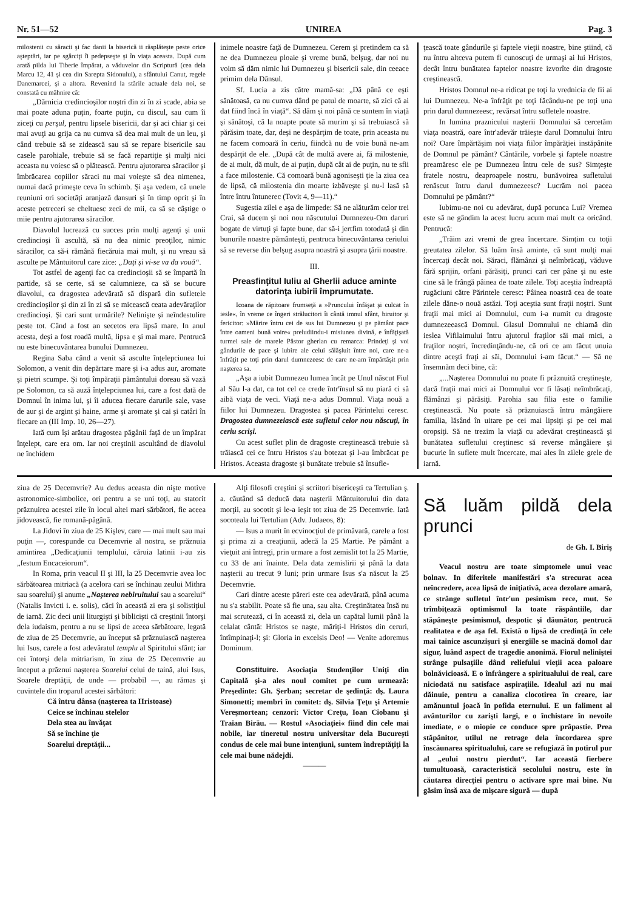Nr. 51—52 UNIREA Pag. 3
milostenii cu săracii şi fac danii la biserică ii răsplăteşte peste orice aşteptări, iar pe sgârciţi îi pedepseşte şi în viaţa aceasta. După cum arată pilda lui Tiberie împărat, a văduvelor din Scriptură (cea dela Marcu 12, 41 şi cea din Sarepta Sidonului), a sfântului Canut, regele Danemarcei, şi a altora. Revenind la stările actuale dela noi, se constată cu mâhnire că:
„Dărnicia credincioşilor noştri din zi în zi scade, abia se mai poate aduna puţin, foarte puţin, cu discul, sau cum îi ziceţi cu perşul, pentru lipsele bisericii, dar şi aci chiar şi cei mai avuţi au grija ca nu cumva să dea mai mult de un leu, şi când trebuie să se zidească sau să se repare bisericile sau casele parohiale, trebuie să se facă repartiţie şi mulţi nici aceasta nu voiesc să o plătească. Pentru ajutorarea săracilor şi îmbrăcarea copiilor săraci nu mai voieşte să dea nimenea, numai dacă primeşte ceva în schimb. Şi aşa vedem, că unele reuniuni ori societăţi aranjază dansuri şi în timp oprit şi în aceste petreceri se cheltuesc zeci de mii, ca să se câştige o miie pentru ajutorarea săracilor.
Diavolul lucrează cu succes prin mulţi agenţi şi unii credincioşi îi ascultă, să nu dea nimic preoţilor, nimic săracilor, ca să-i rămână fiecăruia mai mult, şi nu vreau să asculte pe Mântuitorul care zice: „Daţi şi vi-se va da vouă“.
Tot astfel de agenţi fac ca credincioşii să se împartă în partide, să se certe, să se calumnieze, ca să se bucure diavolul, ca dragostea adevărată să dispară din sufletele credincioşilor şi din zi în zi să se micească ceata adevăraţilor credincioşi. Şi cari sunt urmările? Nelinişte şi neîndestulire peste tot. Când a fost an secetos era lipsă mare. In anul acesta, deşi a fost roadă multă, lipsa e şi mai mare. Pentrucă nu este binecuvântarea bunului Dumnezeu.
Regina Saba când a venit să asculte înţelepciunea lui Solomon, a venit din depărtare mare şi i-a adus aur, aromate şi pietri scumpe. Şi toţi împăraţii pământului doreau să vază pe Solomon, ca să auză înţelepciunea lui, care a fost dată de Domnul în inima lui, şi îi aducea fiecare darurile sale, vase de aur şi de argint şi haine, arme şi aromate şi cai şi catâri în fiecare an (III Imp. 10, 26—27).
Iată cum îşi arătau dragostea păgânii faţă de un împărat înţelept, care era om. Iar noi creştinii ascultând de diavolul ne închidem
inimele noastre faţă de Dumnezeu. Cerem şi pretindem ca să ne dea Dumnezeu ploaie şi vreme bună, belşug, dar noi nu voim să dăm nimic lui Dumnezeu şi bisericii sale, din ceeace primim dela Dânsul.
Sf. Lucia a zis către mamă-sa: „Dă până ce eşti sănătoasă, ca nu cumva dând pe patul de moarte, să zici că ai dat fiind încă în viaţă“. Să dăm şi noi până ce suntem în viaţă şi sănătoşi, că la noapte poate să murim şi să trebuiască să părăsim toate, dar, deşi ne despărţim de toate, prin aceasta nu ne facem comoară în ceriu, fiindcă nu de voie bună ne-am despărţit de ele. „După cât de multă avere ai, fă milostenie, de ai mult, dă mult, de ai puţin, după cât ai de puţin, nu te sfii a face milostenie. Că comoară bună agoniseşti ţie la ziua cea de lipsă, că milostenia din moarte izbăveşte şi nu-l lasă să între întru întunerec (Tovit 4, 9—11).“
Sugestia zilei e aşa de limpede: Să ne alăturăm celor trei Crai, să ducem şi noi nou născutului Dumnezeu-Om daruri bogate de virtuţi şi fapte bune, dar să-i jertfim totodată şi din bunurile noastre pământeşti, pentruca binecuvântarea ceriului să se reverse din belşug asupra noastră şi asupra ţării noastre.
III.
Preasfinţitul Iuliu al Gherlii aduce aminte datorinţa iubirii împrumutate.
Icoana de răpitoare frumseţă a »Pruncului înfăşat şi culcat în iesle«, în vreme ce îngeri strălucitori îi cântă imnul sfânt, biruitor şi fericitor: »Mărire întru cei de sus lui Dumnezeu şi pe pământ pace între oameni bună voire« preludiindu-i misiunea divină, e înfăţişată turmei sale de marele Păstor gherlan cu remarca: Prindeţi şi voi gândurile de pace şi iubire ale celui sălăşluit între noi, care ne-a înfrăţit pe toţi prin darul dumnezeesc de care ne-am împărtăşit prin naşterea sa.
„Aşa a iubit Dumnezeu lumea încât pe Unul născut Fiul al Său l-a dat, ca tot cel ce crede într'însul să nu piară ci să aibă viaţa de veci. Viaţă ne-a adus Domnul. Viaţa nouă a fiilor lui Dumnezeu. Dragostea şi pacea Părintelui ceresc. Dragostea dumnezeiască este sufletul celor nou născuţi, în ceriu scrişi.
Cu acest suflet plin de dragoste creştinească trebuie să trăiască cei ce întru Hristos s'au botezat şi l-au îmbrăcat pe Hristos. Aceasta dragoste şi bunătate trebuie să însufle-
ţească toate gândurile şi faptele vieţii noastre, bine ştiind, că nu întru altceva putem fi cunoscuţi de urmaşi ai lui Hristos, decât întru bunătatea faptelor noastre izvorîte din dragoste creştinească.
Hristos Domnul ne-a ridicat pe toţi la vrednicia de fii ai lui Dumnezeu. Ne-a înfrăţit pe toţi făcându-ne pe toţi una prin darul dumnezeesc, revărsat întru sufletele noastre.
In lumina praznicului naşterii Domnului să cercetăm viaţa noastră, oare într'adevăr trăieşte darul Domnului întru noi? Oare împărtăşim noi viaţa fiilor împărăţiei instăpânite de Domnul pe pământ? Cântările, vorbele şi faptele noastre preamăresc ele pe Dumnezeu întru cele de sus? Simţeşte fratele nostru, deaproapele nostru, bunăvoirea sufletului renăscut întru darul dumnezeesc? Lucrăm noi pacea Domnului pe pământ?“
Iubimu-ne noi cu adevărat, după porunca Lui? Vremea este să ne gândim la acest lucru acum mai mult ca oricând. Pentrucă:
„Trăim azi vremi de grea încercare. Simţim cu toţii greutatea zilelor. Să luăm însă aminte, că sunt mulţi mai încercaţi decât noi. Săraci, flămânzi şi neîmbrăcaţi, văduve fără sprijin, orfani părăsiţi, prunci cari cer pâne şi nu este cine să le frângă pâinea de toate zilele. Toţi aceştia îndreaptă rugăciuni către Părintele ceresc: Pâinea noastră cea de toate zilele dăne-o nouă astăzi. Toţi aceştia sunt fraţii noştri. Sunt fraţii mai mici ai Domnului, cum i-a numit cu dragoste dumnezeească Domnul. Glasul Domnului ne chiamă din ieslea Vifilaimului întru ajutorul fraţilor săi mai mici, a fraţilor noştri, încredinţându-ne, că ori ce am făcut unuia dintre aceşti fraţi ai săi, Domnului i-am făcut.“ — Să ne însemnăm deci bine, că:
„...Naşterea Domnului nu poate fi prăznuită creştineşte, dacă fraţii mai mici ai Domnului vor fi lăsaţi neîmbrăcaţi, flămânzi şi părăsiţi. Parohia sau filia este o familie creştinească. Nu poate să prăznuiască întru mângâiere familia, lăsând în uitare pe cei mai lipsiţi şi pe cei mai oropsiţi. Să ne trezim la viaţă cu adevărat creştinească şi bunătatea sufletului creştinesc să reverse mângâiere şi bucurie în suflete mult încercate, mai ales în zilele grele de iarnă.
ziua de 25 Decemvrie? Au dedus aceasta din nişte motive astronomice-simbolice, ori pentru a se uni toţi, au statorit prăznuirea acestei zile în locul altei mari sărbători, fie aceea jidovească, fie romană-păgână.
La Jidovi în ziua de 25 Kişlev, care — mai mult sau mai puţin —, corespunde cu Decemvrie al nostru, se prăznuia amintirea „Dedicaţiunii templului, căruia latinii i-au zis „festum Encaceiorum“.
In Roma, prin veacul II şi III, la 25 Decemvrie avea loc sărbătoarea mitriacă (a acelora cari se închinau zeului Mithra sau soarelui) şi anume „Naşterea nebiruitului sau a soarelui“ (Natalis Invicti i. e. solis), căci în această zi era şi solistiţiul de iarnă. Zic deci unii liturgişti şi biblicişti că creştinii întorşi dela iudaism, pentru a nu se lipsi de aceea sărbătoare, legată de ziua de 25 Decemvrie, au început să prăznuiască naşterea lui Isus, carele a fost adevăratul templu al Spiritului sfânt; iar cei întorşi dela mitriarism, în ziua de 25 Decemvrie au început a prăznui naşterea Soarelui celui de taină, alui Isus, Soarele dreptăţii, de unde — probabil —, au rămas şi cuvintele din troparul acestei sărbători:
Că întru dânsa (naşterea ta Hristoase)
Ceice se închinau stelelor
Dela stea au învăţat
Să se închine ţie
Soarelui dreptăţii...
Alţi filosofi creştini şi scriitori bisericeşti ca Tertulian ş. a. căutând să deducă data naşterii Mântuitorului din data morţii, au socotit şi le-a ieşit tot ziua de 25 Decemvrie. Iată socoteala lui Tertulian (Adv. Judaeos, 8):
— Isus a murit în ecvinocţiul de primăvară, carele a fost şi prima zi a creaţiunii, adecă la 25 Martie. Pe pământ a vieţuit ani întregi, prin urmare a fost zemislit tot la 25 Martie, cu 33 de ani înainte. Dela data zemislirii şi până la data naşterii au trecut 9 luni; prin urmare Isus s'a născut la 25 Decemvrie.
Cari dintre aceste păreri este cea adevărată, până acuma nu s'a stabilit. Poate să fie una, sau alta. Creştinătatea însă nu mai scrutează, ci în această zi, dela un capătal lumii până la celalat cântă: Hristos se naşte, măriţi-l Hristos din ceruri, întîmpinaţi-l; şi: Gloria in excelsis Deo! — Venite adoremus Dominum.
Constituire. Asociaţia Studenţilor Uniţi din Capitală şi-a ales noul comitet pe cum urmează: Preşedinte: Gh. Şerban; secretar de şedinţă: dş. Laura Simonetti; membri în comitet: dş. Silvia Ţeţu şi Artemie Vereşmortean; cenzori: Victor Creţu, Ioan Ciobanu şi Traian Birău. — Rostul »Asociaţiei« fiind din cele mai nobile, iar tineretul nostru universitar dela Bucureşti condus de cele mai bune intenţiuni, suntem îndreptăţiţi la cele mai bune nădejdi.
———
Să luăm pildă dela prunci
de Gh. I. Biriş
Veacul nostru are toate simptomele unui veac bolnav. In diferitele manifestări s'a strecurat acea neîncredere, acea lipsă de iniţiativă, acea dezolare amară, ce strânge sufletul într'un pesimism rece, mut. Se trîmbiţează optimismul la toate răspântiile, dar stăpâneşte pesimismul, despotic şi dăunător, pentrucă realitatea e de aşa fel. Există o lipsă de credinţă în cele mai tainice ascunzişuri şi energiile se macină domol dar sigur, luând aspect de tragedie anonimă. Fiorul neliniştei strânge pulsaţiile dând reliefului vieţii acea paloare bolnăvicioasă. E o înfrângere a spiritualului de real, care niciodată nu satisface aspiraţiile. Idealul azi nu mai dăinuie, pentru a canaliza clocotirea în creare, iar amănuntul joacă în pofida eternului. E un faliment al avânturilor cu zarişti largi, e o închistare în nevoile imediate, e o miopie ce conduce spre prăpastie. Prea stăpânitor, utilul ne retrage dela încordarea spre înscăunarea spiritualului, care se refugiază în potirul pur al „eului nostru pierdut“. Iar această fierbere tumultuoasă, caracteristică secolului nostru, este în căutarea direcţiei pentru o activare spre mai bine. Nu găsim însă axa de mişcare sigură — după